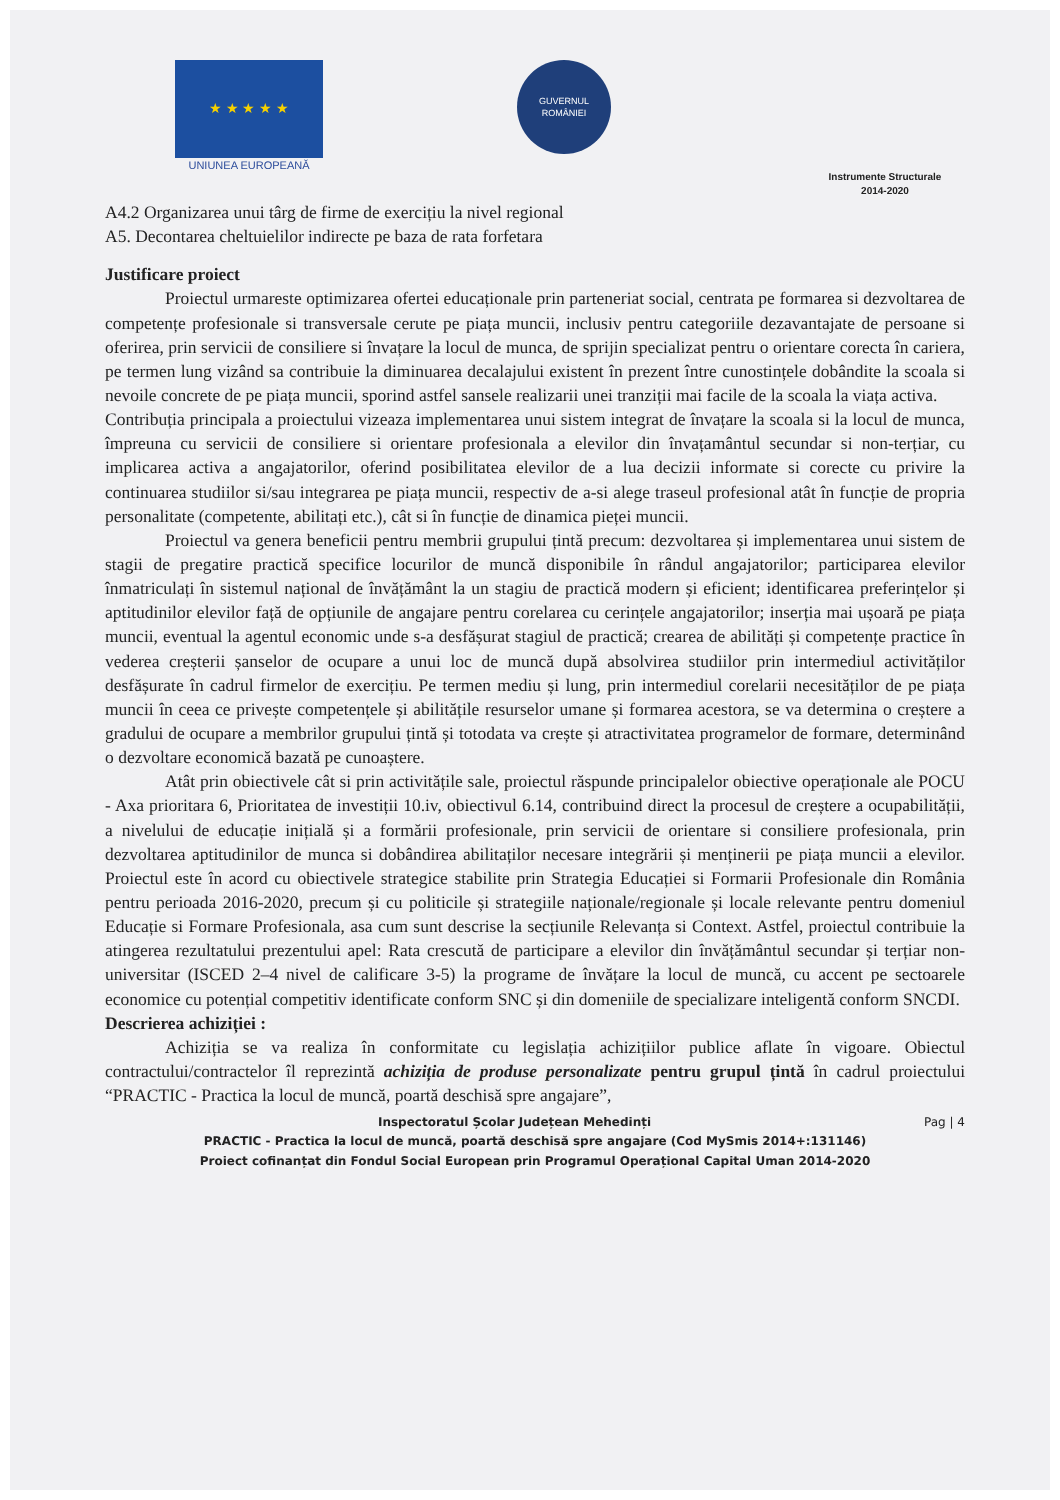★ ★ ★ ★ ★
UNIUNEA EUROPEANĂ
GUVERNUL
ROMÂNIEI
Instrumente Structurale
2014-2020
A4.2 Organizarea unui târg de firme de exercițiu la nivel regional
A5. Decontarea cheltuielilor indirecte pe baza de rata forfetara
Justificare proiect
Proiectul urmareste optimizarea ofertei educaționale prin parteneriat social, centrata pe formarea si dezvoltarea de competențe profesionale si transversale cerute pe piața muncii, inclusiv pentru categoriile dezavantajate de persoane si oferirea, prin servicii de consiliere si învațare la locul de munca, de sprijin specializat pentru o orientare corecta în cariera, pe termen lung vizând sa contribuie la diminuarea decalajului existent în prezent între cunostințele dobândite la scoala si nevoile concrete de pe piața muncii, sporind astfel sansele realizarii unei tranziții mai facile de la scoala la viața activa.
Contribuția principala a proiectului vizeaza implementarea unui sistem integrat de învațare la scoala si la locul de munca, împreuna cu servicii de consiliere si orientare profesionala a elevilor din învațamântul secundar si non-terțiar, cu implicarea activa a angajatorilor, oferind posibilitatea elevilor de a lua decizii informate si corecte cu privire la continuarea studiilor si/sau integrarea pe piața muncii, respectiv de a-si alege traseul profesional atât în funcție de propria personalitate (competente, abilitați etc.), cât si în funcție de dinamica pieței muncii.
Proiectul va genera beneficii pentru membrii grupului țintă precum: dezvoltarea și implementarea unui sistem de stagii de pregatire practică specifice locurilor de muncă disponibile în rândul angajatorilor; participarea elevilor înmatriculați în sistemul național de învățământ la un stagiu de practică modern și eficient; identificarea preferințelor și aptitudinilor elevilor față de opțiunile de angajare pentru corelarea cu cerințele angajatorilor; inserția mai ușoară pe piața muncii, eventual la agentul economic unde s-a desfășurat stagiul de practică; crearea de abilități și competențe practice în vederea creșterii șanselor de ocupare a unui loc de muncă după absolvirea studiilor prin intermediul activităților desfășurate în cadrul firmelor de exercițiu. Pe termen mediu și lung, prin intermediul corelarii necesităților de pe piața muncii în ceea ce privește competențele și abilitățile resurselor umane și formarea acestora, se va determina o creștere a gradului de ocupare a membrilor grupului țintă și totodata va crește și atractivitatea programelor de formare, determinând o dezvoltare economică bazată pe cunoaștere.
Atât prin obiectivele cât si prin activitățile sale, proiectul răspunde principalelor obiective operaționale ale POCU - Axa prioritara 6, Prioritatea de investiții 10.iv, obiectivul 6.14, contribuind direct la procesul de creștere a ocupabilității, a nivelului de educație inițială și a formării profesionale, prin servicii de orientare si consiliere profesionala, prin dezvoltarea aptitudinilor de munca si dobândirea abilitaților necesare integrării și menținerii pe piața muncii a elevilor. Proiectul este în acord cu obiectivele strategice stabilite prin Strategia Educației si Formarii Profesionale din România pentru perioada 2016-2020, precum și cu politicile și strategiile naționale/regionale și locale relevante pentru domeniul Educație si Formare Profesionala, asa cum sunt descrise la secțiunile Relevanța si Context. Astfel, proiectul contribuie la atingerea rezultatului prezentului apel: Rata crescută de participare a elevilor din învățământul secundar și terțiar non-universitar (ISCED 2–4 nivel de calificare 3-5) la programe de învățare la locul de muncă, cu accent pe sectoarele economice cu potențial competitiv identificate conform SNC și din domeniile de specializare inteligentă conform SNCDI.
Descrierea achiziției :
Achiziția se va realiza în conformitate cu legislația achizițiilor publice aflate în vigoare. Obiectul contractului/contractelor îl reprezintă achiziția de produse personalizate pentru grupul țintă în cadrul proiectului “PRACTIC - Practica la locul de muncă, poartă deschisă spre angajare”,
Pag | 4 Inspectoratul Școlar Județean Mehedinți
PRACTIC - Practica la locul de muncă, poartă deschisă spre angajare (Cod MySmis 2014+:131146)
Proiect cofinanțat din Fondul Social European prin Programul Operațional Capital Uman 2014-2020